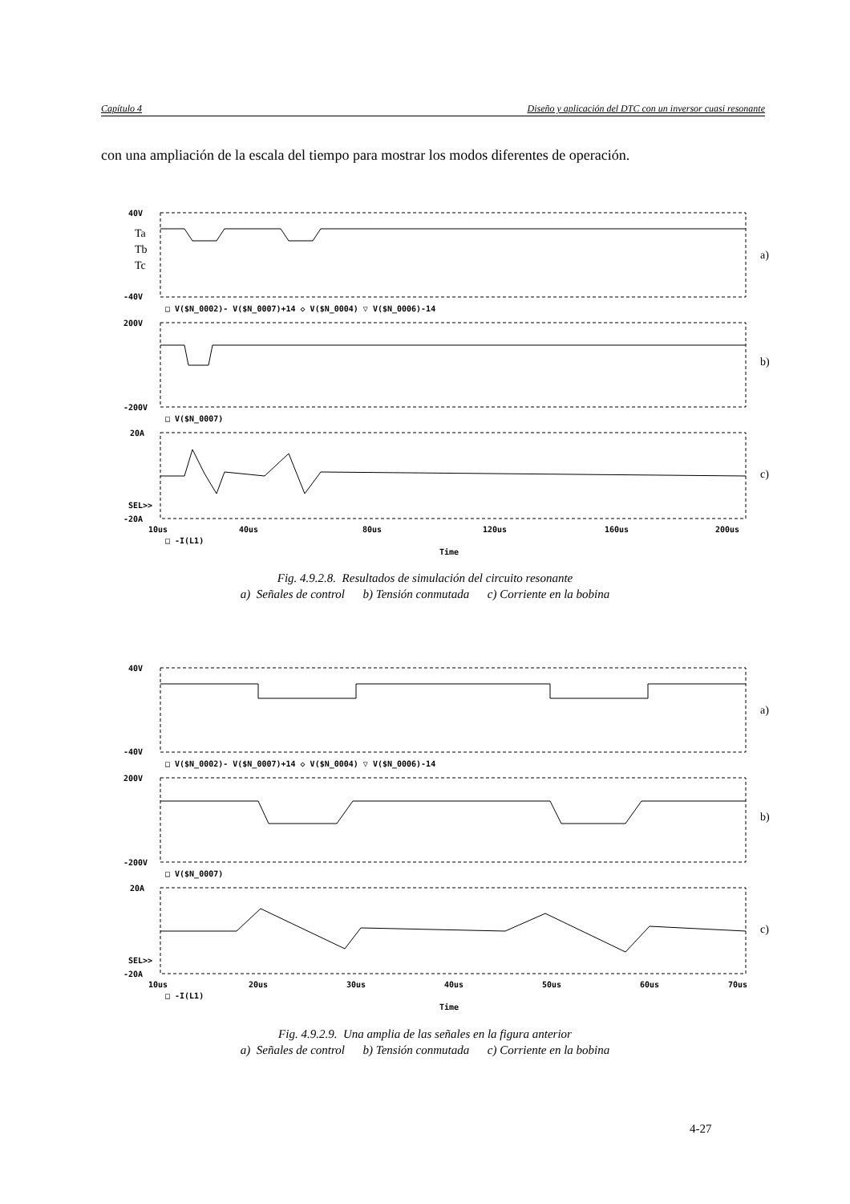Capítulo 4 Diseño y aplicación del DTC con un inversor cuasi resonante
con una ampliación de la escala del tiempo para mostrar los modos diferentes de operación.
40V
-40V
200V
-200V
20A
-20A
SEL>>
□ V($N_0002)- V($N_0007)+14 ◇ V($N_0004) ▽ V($N_0006)-14
□ V($N_0007)
10us
40us
80us
120us
160us
200us
□ -I(L1)
Time
Ta
Tb
Tc
a)
b)
c)
Fig. 4.9.2.8. Resultados de simulación del circuito resonante
a) Señales de control b) Tensión conmutada c) Corriente en la bobina
40V
-40V
200V
-200V
20A
-20A
SEL>>
□ V($N_0002)- V($N_0007)+14 ◇ V($N_0004) ▽ V($N_0006)-14
□ V($N_0007)
10us
20us
30us
40us
50us
60us
70us
□ -I(L1)
Time
a)
b)
c)
Fig. 4.9.2.9. Una amplia de las señales en la figura anterior
a) Señales de control b) Tensión conmutada c) Corriente en la bobina
4-27